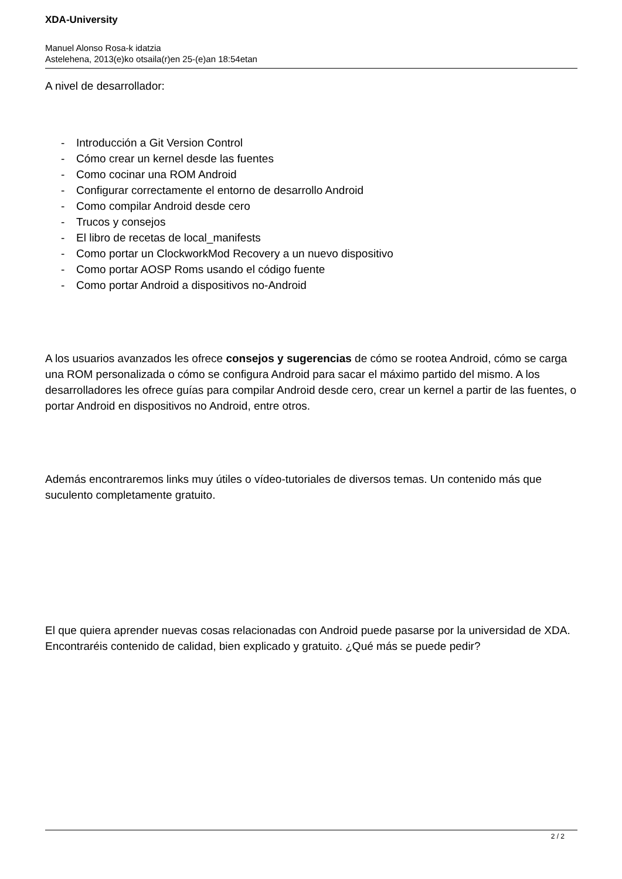XDA-University
Manuel Alonso Rosa-k idatzia
Astelehena, 2013(e)ko otsaila(r)en 25-(e)an 18:54etan
A nivel de desarrollador:
- Introducción a Git Version Control
- Cómo crear un kernel desde las fuentes
- Como cocinar una ROM Android
- Configurar correctamente el entorno de desarrollo Android
- Como compilar Android desde cero
- Trucos y consejos
- El libro de recetas de local_manifests
- Como portar un ClockworkMod Recovery a un nuevo dispositivo
- Como portar AOSP Roms usando el código fuente
- Como portar Android a dispositivos no-Android
A los usuarios avanzados les ofrece consejos y sugerencias de cómo se rootea Android, cómo se carga una ROM personalizada o cómo se configura Android para sacar el máximo partido del mismo. A los desarrolladores les ofrece guías para compilar Android desde cero, crear un kernel a partir de las fuentes, o portar Android en dispositivos no Android, entre otros.
Además encontraremos links muy útiles o vídeo-tutoriales de diversos temas. Un contenido más que suculento completamente gratuito.
El que quiera aprender nuevas cosas relacionadas con Android puede pasarse por la universidad de XDA. Encontraréis contenido de calidad, bien explicado y gratuito. ¿Qué más se puede pedir?
2 / 2